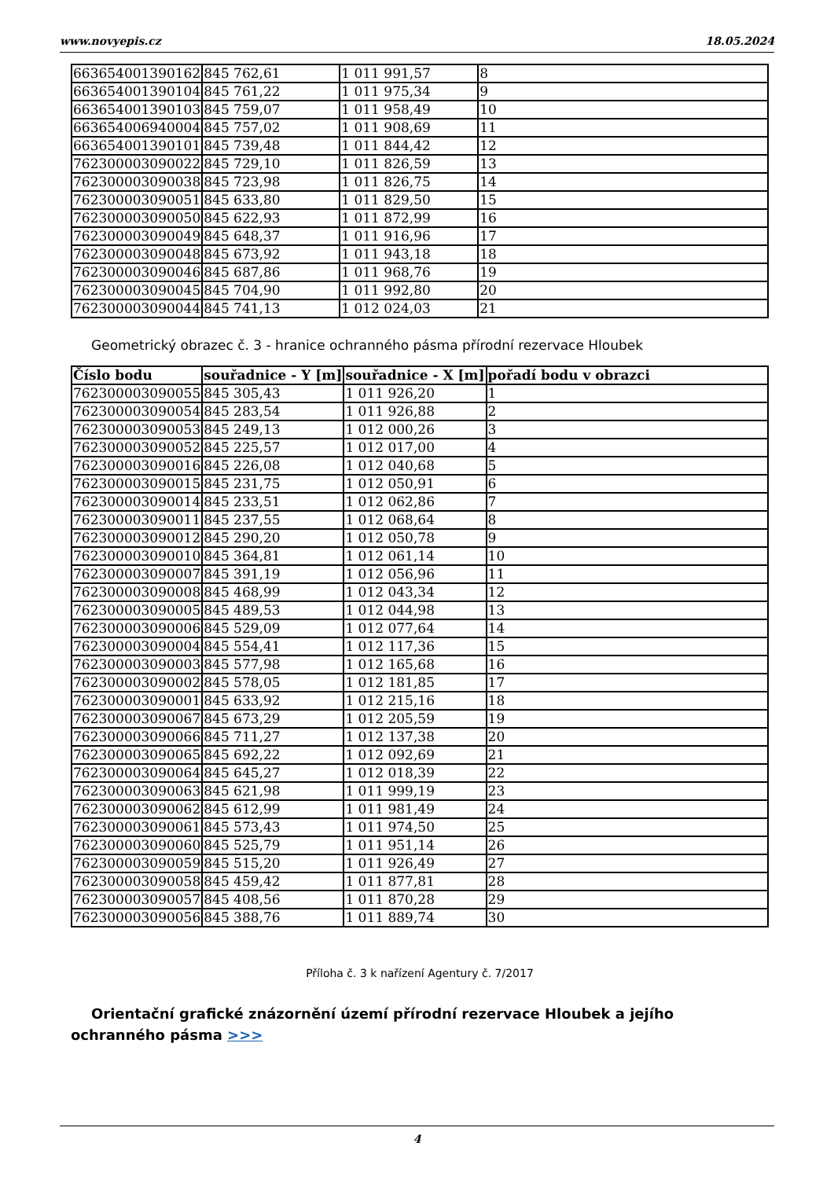www.novyepis.cz 18.05.2024
| 663654001390162 | 845 762,61 | 1 011 991,57 | 8 |
| 663654001390104 | 845 761,22 | 1 011 975,34 | 9 |
| 663654001390103 | 845 759,07 | 1 011 958,49 | 10 |
| 663654006940004 | 845 757,02 | 1 011 908,69 | 11 |
| 663654001390101 | 845 739,48 | 1 011 844,42 | 12 |
| 762300003090022 | 845 729,10 | 1 011 826,59 | 13 |
| 762300003090038 | 845 723,98 | 1 011 826,75 | 14 |
| 762300003090051 | 845 633,80 | 1 011 829,50 | 15 |
| 762300003090050 | 845 622,93 | 1 011 872,99 | 16 |
| 762300003090049 | 845 648,37 | 1 011 916,96 | 17 |
| 762300003090048 | 845 673,92 | 1 011 943,18 | 18 |
| 762300003090046 | 845 687,86 | 1 011 968,76 | 19 |
| 762300003090045 | 845 704,90 | 1 011 992,80 | 20 |
| 762300003090044 | 845 741,13 | 1 012 024,03 | 21 |
Geometrický obrazec č. 3 - hranice ochranného pásma přírodní rezervace Hloubek
| Číslo bodu | souřadnice - Y [m] | souřadnice - X [m] | pořadí bodu v obrazci |
| --- | --- | --- | --- |
| 762300003090055 | 845 305,43 | 1 011 926,20 | 1 |
| 762300003090054 | 845 283,54 | 1 011 926,88 | 2 |
| 762300003090053 | 845 249,13 | 1 012 000,26 | 3 |
| 762300003090052 | 845 225,57 | 1 012 017,00 | 4 |
| 762300003090016 | 845 226,08 | 1 012 040,68 | 5 |
| 762300003090015 | 845 231,75 | 1 012 050,91 | 6 |
| 762300003090014 | 845 233,51 | 1 012 062,86 | 7 |
| 762300003090011 | 845 237,55 | 1 012 068,64 | 8 |
| 762300003090012 | 845 290,20 | 1 012 050,78 | 9 |
| 762300003090010 | 845 364,81 | 1 012 061,14 | 10 |
| 762300003090007 | 845 391,19 | 1 012 056,96 | 11 |
| 762300003090008 | 845 468,99 | 1 012 043,34 | 12 |
| 762300003090005 | 845 489,53 | 1 012 044,98 | 13 |
| 762300003090006 | 845 529,09 | 1 012 077,64 | 14 |
| 762300003090004 | 845 554,41 | 1 012 117,36 | 15 |
| 762300003090003 | 845 577,98 | 1 012 165,68 | 16 |
| 762300003090002 | 845 578,05 | 1 012 181,85 | 17 |
| 762300003090001 | 845 633,92 | 1 012 215,16 | 18 |
| 762300003090067 | 845 673,29 | 1 012 205,59 | 19 |
| 762300003090066 | 845 711,27 | 1 012 137,38 | 20 |
| 762300003090065 | 845 692,22 | 1 012 092,69 | 21 |
| 762300003090064 | 845 645,27 | 1 012 018,39 | 22 |
| 762300003090063 | 845 621,98 | 1 011 999,19 | 23 |
| 762300003090062 | 845 612,99 | 1 011 981,49 | 24 |
| 762300003090061 | 845 573,43 | 1 011 974,50 | 25 |
| 762300003090060 | 845 525,79 | 1 011 951,14 | 26 |
| 762300003090059 | 845 515,20 | 1 011 926,49 | 27 |
| 762300003090058 | 845 459,42 | 1 011 877,81 | 28 |
| 762300003090057 | 845 408,56 | 1 011 870,28 | 29 |
| 762300003090056 | 845 388,76 | 1 011 889,74 | 30 |
Příloha č. 3 k nařízení Agentury č. 7/2017
Orientační grafické znázornění území přírodní rezervace Hloubek a jejího ochranného pásma >>>
4